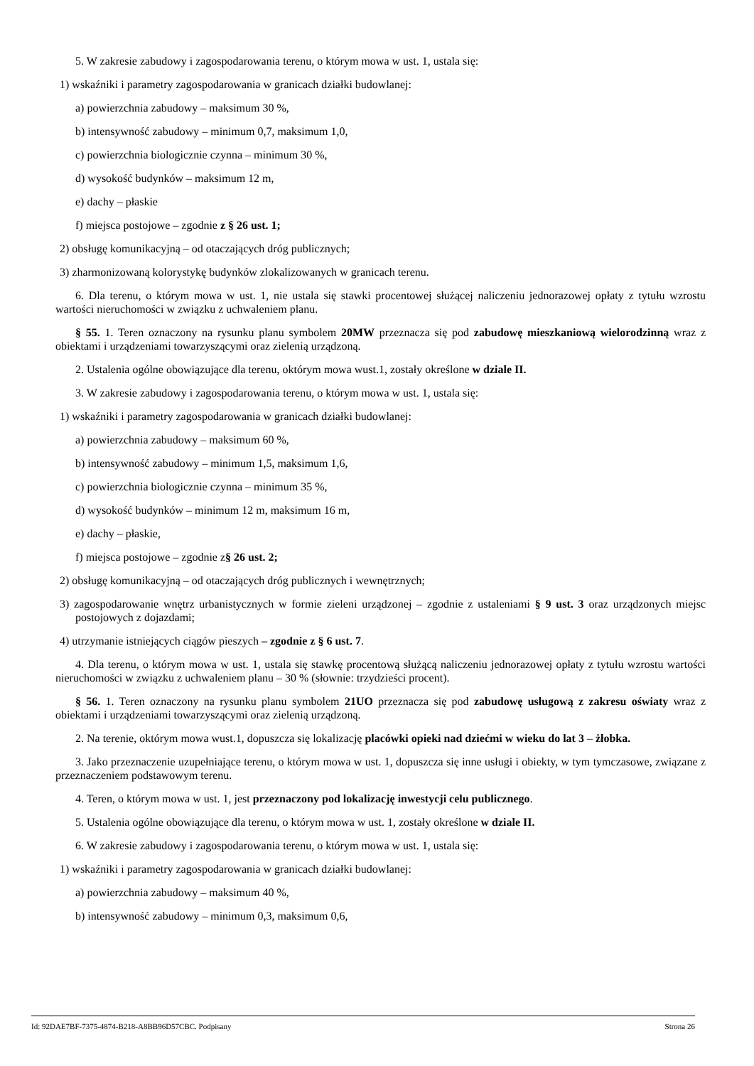5. W zakresie zabudowy i zagospodarowania terenu, o którym mowa w ust. 1, ustala się:
1) wskaźniki i parametry zagospodarowania w granicach działki budowlanej:
a) powierzchnia zabudowy – maksimum 30 %,
b) intensywność zabudowy – minimum 0,7, maksimum 1,0,
c) powierzchnia biologicznie czynna – minimum 30 %,
d) wysokość budynków – maksimum 12 m,
e) dachy – płaskie
f) miejsca postojowe – zgodnie z § 26 ust. 1;
2) obsługę komunikacyjną – od otaczających dróg publicznych;
3) zharmonizowaną kolorystykę budynków zlokalizowanych w granicach terenu.
6. Dla terenu, o którym mowa w ust. 1, nie ustala się stawki procentowej służącej naliczeniu jednorazowej opłaty z tytułu wzrostu wartości nieruchomości w związku z uchwaleniem planu.
§ 55. 1. Teren oznaczony na rysunku planu symbolem 20MW przeznacza się pod zabudowę mieszkaniową wielorodzinną wraz z obiektami i urządzeniami towarzyszącymi oraz zielenią urządzoną.
2. Ustalenia ogólne obowiązujące dla terenu, októrym mowa wust.1, zostały określone w dziale II.
3. W zakresie zabudowy i zagospodarowania terenu, o którym mowa w ust. 1, ustala się:
1) wskaźniki i parametry zagospodarowania w granicach działki budowlanej:
a) powierzchnia zabudowy – maksimum 60 %,
b) intensywność zabudowy – minimum 1,5, maksimum 1,6,
c) powierzchnia biologicznie czynna – minimum 35 %,
d) wysokość budynków – minimum 12 m, maksimum 16 m,
e) dachy – płaskie,
f) miejsca postojowe – zgodnie z§ 26 ust. 2;
2) obsługę komunikacyjną – od otaczających dróg publicznych i wewnętrznych;
3) zagospodarowanie wnętrz urbanistycznych w formie zieleni urządzonej – zgodnie z ustaleniami § 9 ust. 3 oraz urządzonych miejsc postojowych z dojazdami;
4) utrzymanie istniejących ciągów pieszych – zgodnie z § 6 ust. 7.
4. Dla terenu, o którym mowa w ust. 1, ustala się stawkę procentową służącą naliczeniu jednorazowej opłaty z tytułu wzrostu wartości nieruchomości w związku z uchwaleniem planu – 30 % (słownie: trzydzieści procent).
§ 56. 1. Teren oznaczony na rysunku planu symbolem 21UO przeznacza się pod zabudowę usługową z zakresu oświaty wraz z obiektami i urządzeniami towarzyszącymi oraz zielenią urządzoną.
2. Na terenie, októrym mowa wust.1, dopuszcza się lokalizację placówki opieki nad dziećmi w wieku do lat 3 – żłobka.
3. Jako przeznaczenie uzupełniające terenu, o którym mowa w ust. 1, dopuszcza się inne usługi i obiekty, w tym tymczasowe, związane z przeznaczeniem podstawowym terenu.
4. Teren, o którym mowa w ust. 1, jest przeznaczony pod lokalizację inwestycji celu publicznego.
5. Ustalenia ogólne obowiązujące dla terenu, o którym mowa w ust. 1, zostały określone w dziale II.
6. W zakresie zabudowy i zagospodarowania terenu, o którym mowa w ust. 1, ustala się:
1) wskaźniki i parametry zagospodarowania w granicach działki budowlanej:
a) powierzchnia zabudowy – maksimum 40 %,
b) intensywność zabudowy – minimum 0,3, maksimum 0,6,
Id: 92DAE7BF-7375-4874-B218-A8BB96D57CBC. Podpisany Strona 26